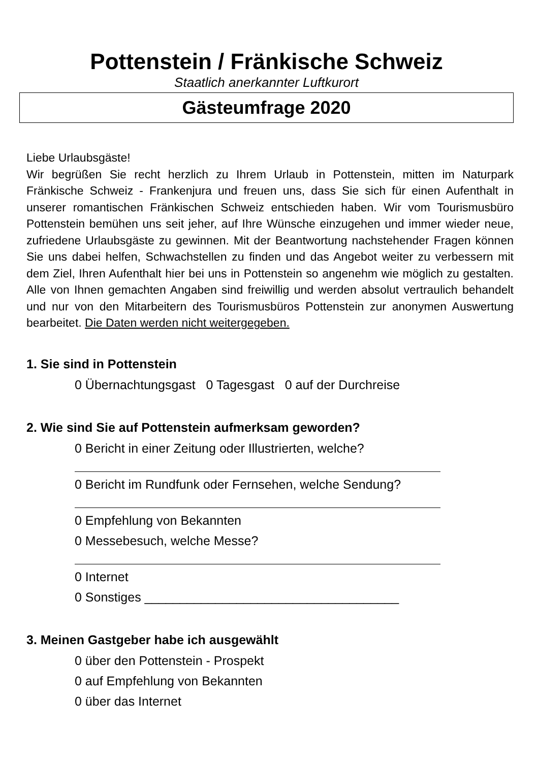Pottenstein / Fränkische Schweiz
Staatlich anerkannter Luftkurort
Gästeumfrage 2020
Liebe Urlaubsgäste!
Wir begrüßen Sie recht herzlich zu Ihrem Urlaub in Pottenstein, mitten im Naturpark Fränkische Schweiz - Frankenjura und freuen uns, dass Sie sich für einen Aufenthalt in unserer romantischen Fränkischen Schweiz entschieden haben. Wir vom Tourismusbüro Pottenstein bemühen uns seit jeher, auf Ihre Wünsche einzugehen und immer wieder neue, zufriedene Urlaubsgäste zu gewinnen. Mit der Beantwortung nachstehender Fragen können Sie uns dabei helfen, Schwachstellen zu finden und das Angebot weiter zu verbessern mit dem Ziel, Ihren Aufenthalt hier bei uns in Pottenstein so angenehm wie möglich zu gestalten. Alle von Ihnen gemachten Angaben sind freiwillig und werden absolut vertraulich behandelt und nur von den Mitarbeitern des Tourismusbüros Pottenstein zur anonymen Auswertung bearbeitet. Die Daten werden nicht weitergegeben.
1. Sie sind in Pottenstein
0 Übernachtungsgast 0 Tagesgast 0 auf der Durchreise
2. Wie sind Sie auf Pottenstein aufmerksam geworden?
0 Bericht in einer Zeitung oder Illustrierten, welche?
0 Bericht im Rundfunk oder Fernsehen, welche Sendung?
0 Empfehlung von Bekannten
0 Messebesuch, welche Messe?
0 Internet
0 Sonstiges ____________________________________
3. Meinen Gastgeber habe ich ausgewählt
0 über den Pottenstein - Prospekt
0 auf Empfehlung von Bekannten
0 über das Internet